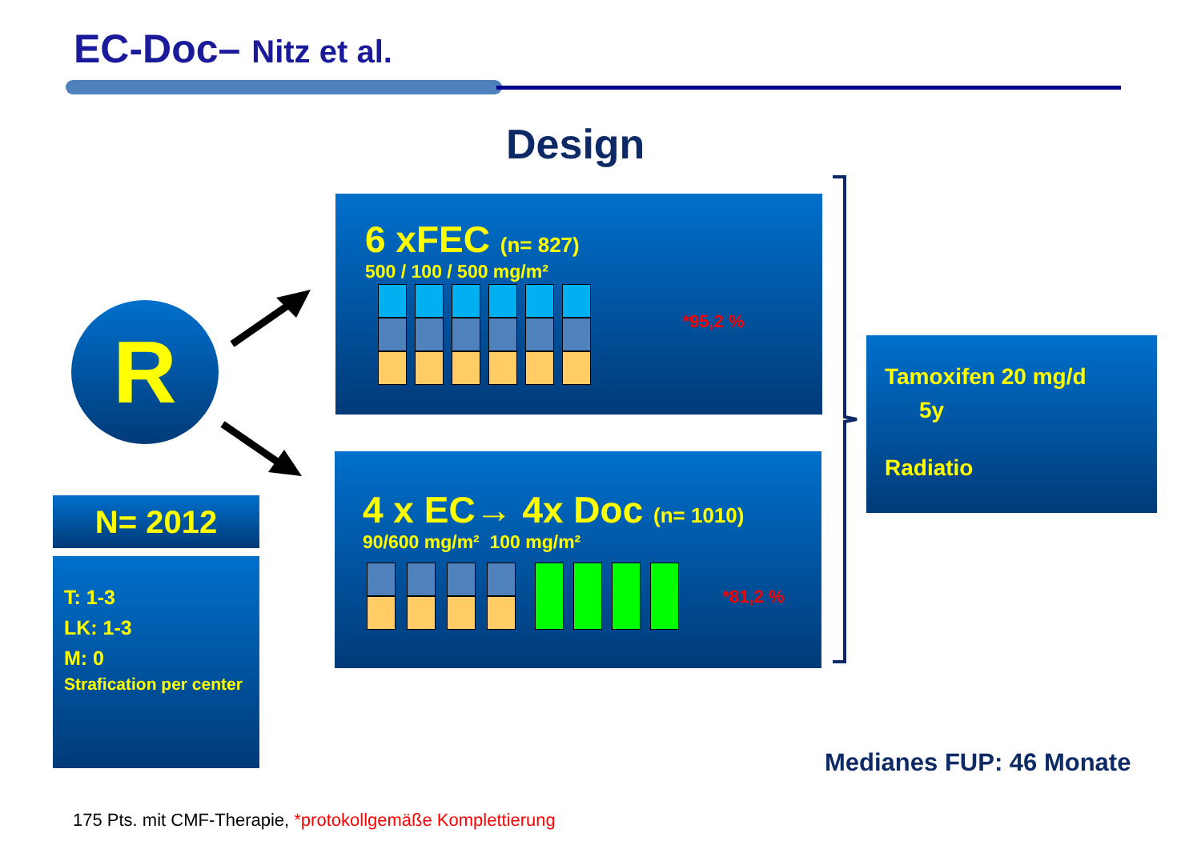EC-Doc– Nitz et al.
Design
R
6 xFEC (n= 827)
500 / 100 / 500 mg/m²
*95,2 %
4 x EC→ 4x Doc (n= 1010)
90/600 mg/m² 100 mg/m²
*81,2 %
Tamoxifen 20 mg/d
5y
Radiatio
N= 2012
T: 1-3
LK: 1-3
M: 0
Strafication per center
Medianes FUP: 46 Monate
175 Pts. mit CMF-Therapie, *protokollgemäße Komplettierung